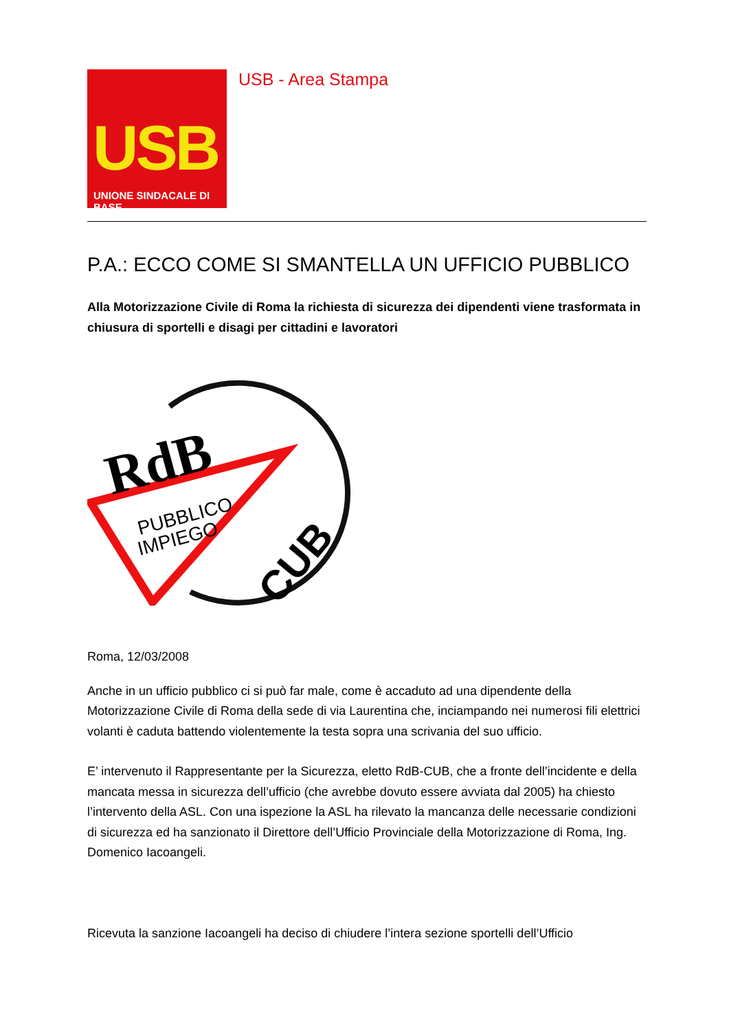USB
UNIONE SINDACALE DI BASE
USB - Area Stampa
P.A.: ECCO COME SI SMANTELLA UN UFFICIO PUBBLICO
Alla Motorizzazione Civile di Roma la richiesta di sicurezza dei dipendenti viene trasformata in chiusura di sportelli e disagi per cittadini e lavoratori
RdB
PUBBLICO
IMPIEGO
CUB
Roma, 12/03/2008
Anche in un ufficio pubblico ci si può far male, come è accaduto ad una dipendente della Motorizzazione Civile di Roma della sede di via Laurentina che, inciampando nei numerosi fili elettrici volanti è caduta battendo violentemente la testa sopra una scrivania del suo ufficio.
E’ intervenuto il Rappresentante per la Sicurezza, eletto RdB-CUB, che a fronte dell’incidente e della mancata messa in sicurezza dell’ufficio (che avrebbe dovuto essere avviata dal 2005) ha chiesto l’intervento della ASL. Con una ispezione la ASL ha rilevato la mancanza delle necessarie condizioni di sicurezza ed ha sanzionato il Direttore dell’Ufficio Provinciale della Motorizzazione di Roma, Ing. Domenico Iacoangeli.
Ricevuta la sanzione Iacoangeli ha deciso di chiudere l’intera sezione sportelli dell’Ufficio